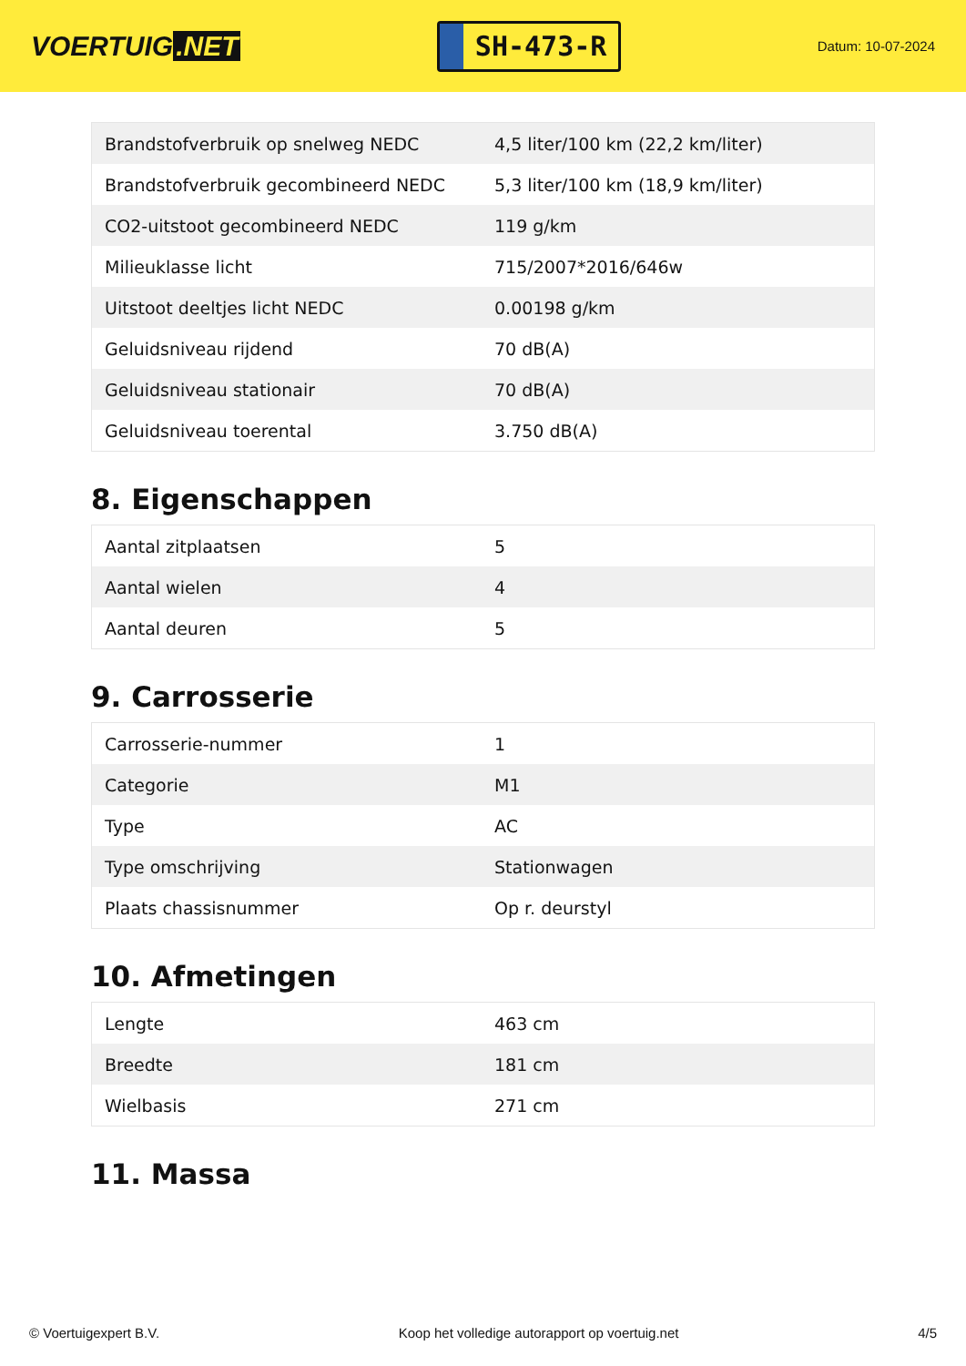VOERTUIG.NET
SH-473-R
Datum: 10-07-2024
| Brandstofverbruik op snelweg NEDC | 4,5 liter/100 km (22,2 km/liter) |
| Brandstofverbruik gecombineerd NEDC | 5,3 liter/100 km (18,9 km/liter) |
| CO2-uitstoot gecombineerd NEDC | 119 g/km |
| Milieuklasse licht | 715/2007*2016/646w |
| Uitstoot deeltjes licht NEDC | 0.00198 g/km |
| Geluidsniveau rijdend | 70 dB(A) |
| Geluidsniveau stationair | 70 dB(A) |
| Geluidsniveau toerental | 3.750 dB(A) |
8. Eigenschappen
| Aantal zitplaatsen | 5 |
| Aantal wielen | 4 |
| Aantal deuren | 5 |
9. Carrosserie
| Carrosserie-nummer | 1 |
| Categorie | M1 |
| Type | AC |
| Type omschrijving | Stationwagen |
| Plaats chassisnummer | Op r. deurstyl |
10. Afmetingen
| Lengte | 463 cm |
| Breedte | 181 cm |
| Wielbasis | 271 cm |
11. Massa
© Voertuigexpert B.V. Koop het volledige autorapport op voertuig.net 4/5